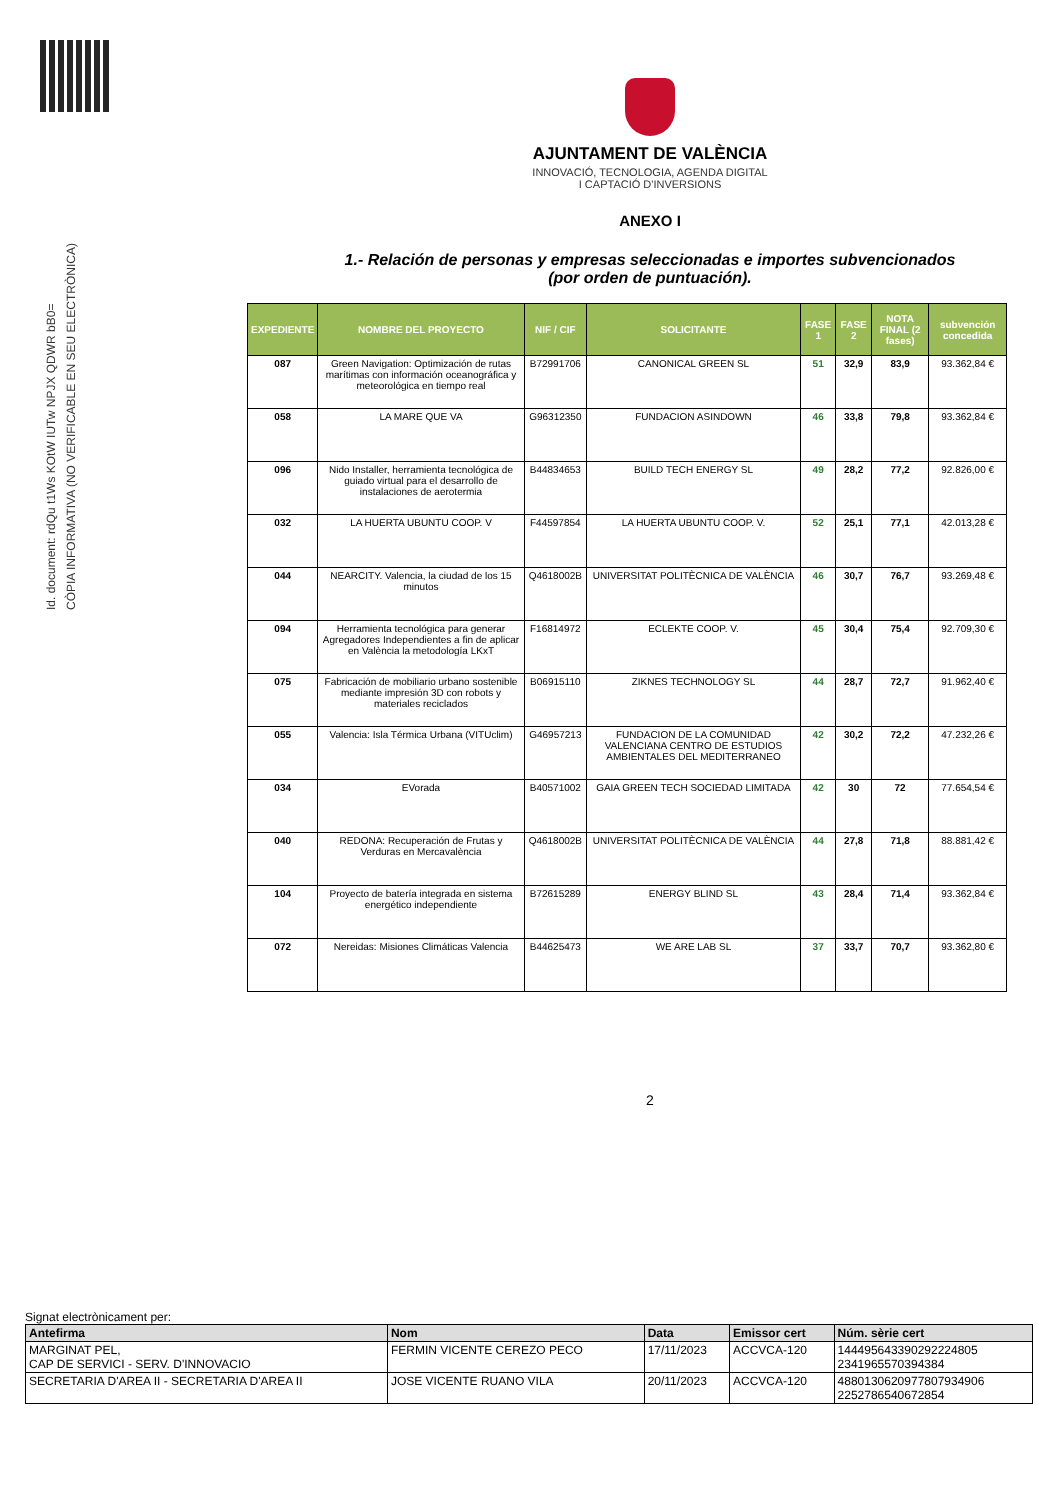Id. document: rdQu t1Ws KOtW IUTw NPJX QDWR bB0=
CÒPIA INFORMATIVA (NO VERIFICABLE EN SEU ELECTRÒNICA)
AJUNTAMENT DE VALÈNCIA
INNOVACIÓ, TECNOLOGIA, AGENDA DIGITAL
I CAPTACIÓ D'INVERSIONS
ANEXO I
1.- Relación de personas y empresas seleccionadas e importes subvencionados
(por orden de puntuación).
| EXPEDIENTE | NOMBRE DEL PROYECTO | NIF / CIF | SOLICITANTE | FASE 1 | FASE 2 | NOTA FINAL (2 fases) | subvención concedida |
| --- | --- | --- | --- | --- | --- | --- | --- |
| 087 | Green Navigation: Optimización de rutas marítimas con información oceanográfica y meteorológica en tiempo real | B72991706 | CANONICAL GREEN SL | 51 | 32,9 | 83,9 | 93.362,84 € |
| 058 | LA MARE QUE VA | G96312350 | FUNDACION ASINDOWN | 46 | 33,8 | 79,8 | 93.362,84 € |
| 096 | Nido Installer, herramienta tecnológica de guiado virtual para el desarrollo de instalaciones de aerotermia | B44834653 | BUILD TECH ENERGY SL | 49 | 28,2 | 77,2 | 92.826,00 € |
| 032 | LA HUERTA UBUNTU COOP. V | F44597854 | LA HUERTA UBUNTU COOP. V. | 52 | 25,1 | 77,1 | 42.013,28 € |
| 044 | NEARCITY. Valencia, la ciudad de los 15 minutos | Q4618002B | UNIVERSITAT POLITÈCNICA DE VALÈNCIA | 46 | 30,7 | 76,7 | 93.269,48 € |
| 094 | Herramienta tecnológica para generar Agregadores Independientes a fin de aplicar en València la metodología LKxT | F16814972 | ECLEKTE COOP. V. | 45 | 30,4 | 75,4 | 92.709,30 € |
| 075 | Fabricación de mobiliario urbano sostenible mediante impresión 3D con robots y materiales reciclados | B06915110 | ZIKNES TECHNOLOGY SL | 44 | 28,7 | 72,7 | 91.962,40 € |
| 055 | Valencia: Isla Térmica Urbana (VITUclim) | G46957213 | FUNDACION DE LA COMUNIDAD VALENCIANA CENTRO DE ESTUDIOS AMBIENTALES DEL MEDITERRANEO | 42 | 30,2 | 72,2 | 47.232,26 € |
| 034 | EVorada | B40571002 | GAIA GREEN TECH SOCIEDAD LIMITADA | 42 | 30 | 72 | 77.654,54 € |
| 040 | REDONA: Recuperación de Frutas y Verduras en Mercavalència | Q4618002B | UNIVERSITAT POLITÈCNICA DE VALÈNCIA | 44 | 27,8 | 71,8 | 88.881,42 € |
| 104 | Proyecto de batería integrada en sistema energético independiente | B72615289 | ENERGY BLIND SL | 43 | 28,4 | 71,4 | 93.362,84 € |
| 072 | Nereidas: Misiones Climáticas Valencia | B44625473 | WE ARE LAB SL | 37 | 33,7 | 70,7 | 93.362,80 € |
2
Signat electrònicament per:
| Antefirma | Nom | Data | Emissor cert | Núm. sèrie cert |
| --- | --- | --- | --- | --- |
| MARGINAT PEL, CAP DE SERVICI - SERV. D'INNOVACIO | FERMIN VICENTE CEREZO PECO | 17/11/2023 | ACCVCA-120 | 144495643390292224805 2341965570394384 |
| SECRETARIA D'AREA II - SECRETARIA D'AREA II | JOSE VICENTE RUANO VILA | 20/11/2023 | ACCVCA-120 | 4880130620977807934906 2252786540672854 |